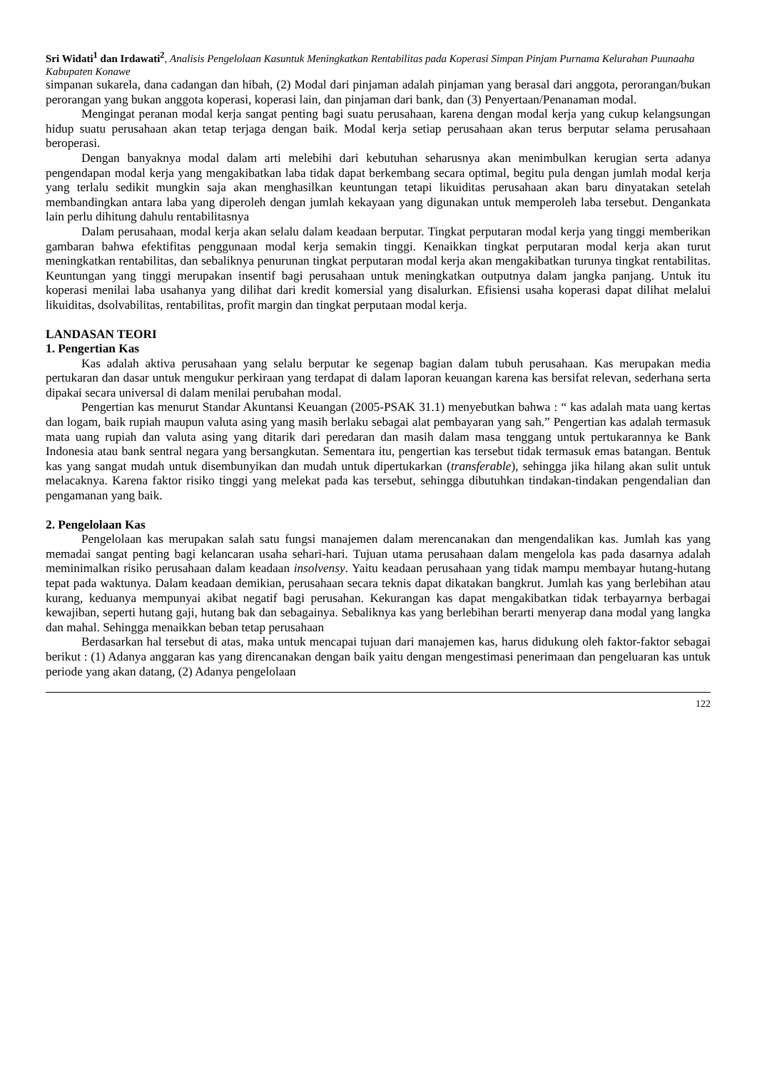Sri Widati<sup>1</sup> dan Irdawati<sup>2</sup>, Analisis Pengelolaan Kasuntuk Meningkatkan Rentabilitas pada Koperasi Simpan Pinjam Purnama Kelurahan Puunaaha Kabupaten Konawe
simpanan sukarela, dana cadangan dan hibah, (2) Modal dari pinjaman adalah pinjaman yang berasal dari anggota, perorangan/bukan perorangan yang bukan anggota koperasi, koperasi lain, dan pinjaman dari bank, dan (3) Penyertaan/Penanaman modal.
Mengingat peranan modal kerja sangat penting bagi suatu perusahaan, karena dengan modal kerja yang cukup kelangsungan hidup suatu perusahaan akan tetap terjaga dengan baik. Modal kerja setiap perusahaan akan terus berputar selama perusahaan beroperasi.
Dengan banyaknya modal dalam arti melebihi dari kebutuhan seharusnya akan menimbulkan kerugian serta adanya pengendapan modal kerja yang mengakibatkan laba tidak dapat berkembang secara optimal, begitu pula dengan jumlah modal kerja yang terlalu sedikit mungkin saja akan menghasilkan keuntungan tetapi likuiditas perusahaan akan baru dinyatakan setelah membandingkan antara laba yang diperoleh dengan jumlah kekayaan yang digunakan untuk memperoleh laba tersebut. Dengankata lain perlu dihitung dahulu rentabilitasnya
Dalam perusahaan, modal kerja akan selalu dalam keadaan berputar. Tingkat perputaran modal kerja yang tinggi memberikan gambaran bahwa efektifitas penggunaan modal kerja semakin tinggi. Kenaikkan tingkat perputaran modal kerja akan turut meningkatkan rentabilitas, dan sebaliknya penurunan tingkat perputaran modal kerja akan mengakibatkan turunya tingkat rentabilitas. Keuntungan yang tinggi merupakan insentif bagi perusahaan untuk meningkatkan outputnya dalam jangka panjang. Untuk itu koperasi menilai laba usahanya yang dilihat dari kredit komersial yang disalurkan. Efisiensi usaha koperasi dapat dilihat melalui likuiditas, dsolvabilitas, rentabilitas, profit margin dan tingkat perputaan modal kerja.
LANDASAN TEORI
1. Pengertian Kas
Kas adalah aktiva perusahaan yang selalu berputar ke segenap bagian dalam tubuh perusahaan. Kas merupakan media pertukaran dan dasar untuk mengukur perkiraan yang terdapat di dalam laporan keuangan karena kas bersifat relevan, sederhana serta dipakai secara universal di dalam menilai perubahan modal.
Pengertian kas menurut Standar Akuntansi Keuangan (2005-PSAK 31.1) menyebutkan bahwa : “ kas adalah mata uang kertas dan logam, baik rupiah maupun valuta asing yang masih berlaku sebagai alat pembayaran yang sah.” Pengertian kas adalah termasuk mata uang rupiah dan valuta asing yang ditarik dari peredaran dan masih dalam masa tenggang untuk pertukarannya ke Bank Indonesia atau bank sentral negara yang bersangkutan. Sementara itu, pengertian kas tersebut tidak termasuk emas batangan. Bentuk kas yang sangat mudah untuk disembunyikan dan mudah untuk dipertukarkan (transferable), sehingga jika hilang akan sulit untuk melacaknya. Karena faktor risiko tinggi yang melekat pada kas tersebut, sehingga dibutuhkan tindakan-tindakan pengendalian dan pengamanan yang baik.
2. Pengelolaan Kas
Pengelolaan kas merupakan salah satu fungsi manajemen dalam merencanakan dan mengendalikan kas. Jumlah kas yang memadai sangat penting bagi kelancaran usaha sehari-hari. Tujuan utama perusahaan dalam mengelola kas pada dasarnya adalah meminimalkan risiko perusahaan dalam keadaan insolvensy. Yaitu keadaan perusahaan yang tidak mampu membayar hutang-hutang tepat pada waktunya. Dalam keadaan demikian, perusahaan secara teknis dapat dikatakan bangkrut. Jumlah kas yang berlebihan atau kurang, keduanya mempunyai akibat negatif bagi perusahan. Kekurangan kas dapat mengakibatkan tidak terbayarnya berbagai kewajiban, seperti hutang gaji, hutang bak dan sebagainya. Sebaliknya kas yang berlebihan berarti menyerap dana modal yang langka dan mahal. Sehingga menaikkan beban tetap perusahaan
Berdasarkan hal tersebut di atas, maka untuk mencapai tujuan dari manajemen kas, harus didukung oleh faktor-faktor sebagai berikut : (1) Adanya anggaran kas yang direncanakan dengan baik yaitu dengan mengestimasi penerimaan dan pengeluaran kas untuk periode yang akan datang, (2) Adanya pengelolaan
122